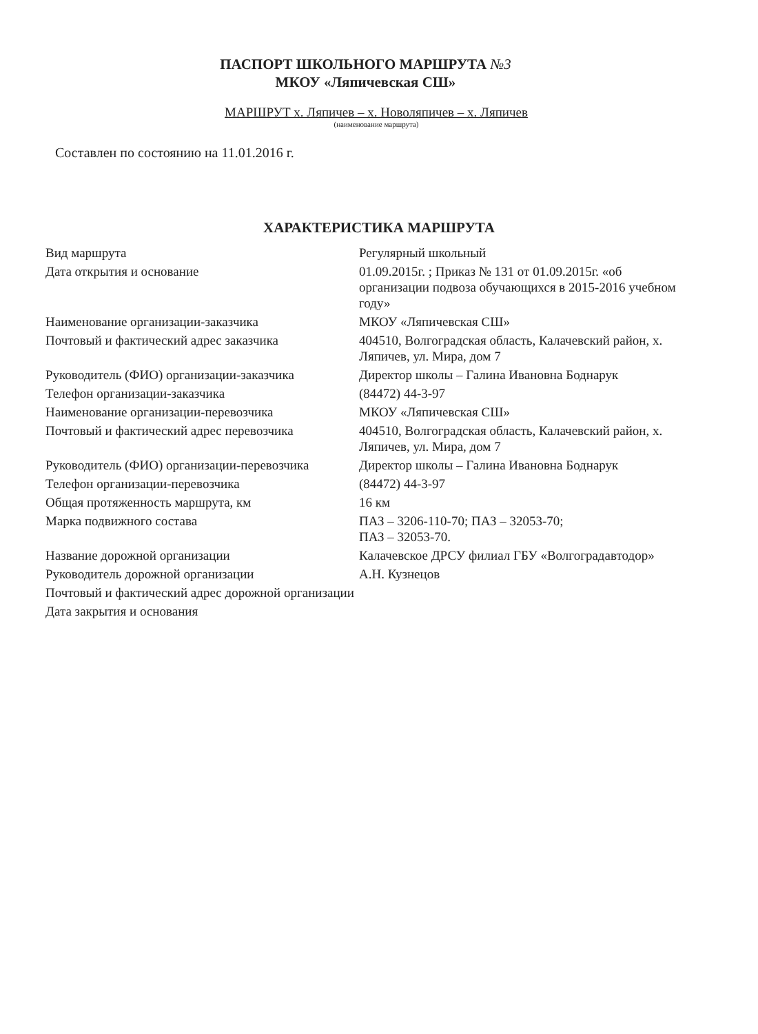ПАСПОРТ ШКОЛЬНОГО МАРШРУТА №3
МКОУ «Ляпичевская СШ»
МАРШРУТ х. Ляпичев – х. Новоляпичев – х. Ляпичев
(наименование маршрута)
Составлен по состоянию на 11.01.2016 г.
ХАРАКТЕРИСТИКА МАРШРУТА
| Вид маршрута | Регулярный школьный |
| Дата открытия и основание | 01.09.2015г. ; Приказ № 131 от 01.09.2015г. «об организации подвоза обучающихся в 2015-2016 учебном году» |
| Наименование организации-заказчика | МКОУ «Ляпичевская СШ» |
| Почтовый и фактический адрес заказчика | 404510, Волгоградская область, Калачевский район, х. Ляпичев, ул. Мира, дом 7 |
| Руководитель (ФИО) организации-заказчика | Директор школы – Галина Ивановна Боднарук |
| Телефон организации-заказчика | (84472) 44-3-97 |
| Наименование организации-перевозчика | МКОУ «Ляпичевская СШ» |
| Почтовый и фактический адрес перевозчика | 404510, Волгоградская область, Калачевский район, х. Ляпичев, ул. Мира, дом 7 |
| Руководитель (ФИО) организации-перевозчика | Директор школы – Галина Ивановна Боднарук |
| Телефон организации-перевозчика | (84472) 44-3-97 |
| Общая протяженность маршрута, км | 16 км |
| Марка подвижного состава | ПАЗ – 3206-110-70; ПАЗ – 32053-70; ПАЗ – 32053-70. |
| Название дорожной организации | Калачевское ДРСУ филиал ГБУ «Волгоградавтодор» |
| Руководитель дорожной организации | А.Н. Кузнецов |
| Почтовый и фактический адрес дорожной организации | |
| Дата закрытия и основания | |